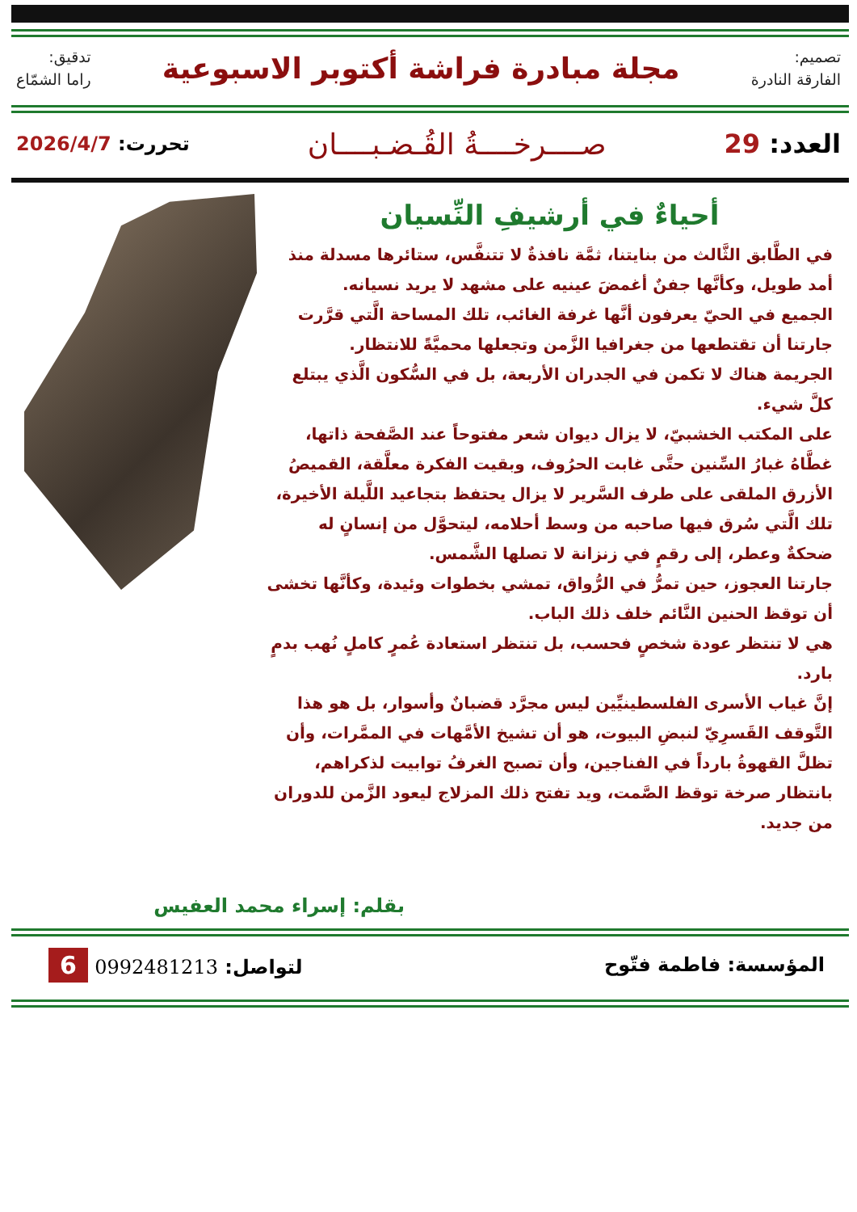تصميم:
الفارقة النادرة
مجلة مبادرة فراشة أكتوبر الاسبوعية
تدقيق:
راما الشمّاع
العدد: 29 صــــرخــــةُ القُـضـبــــان
تحررت: 2026/4/7
أحياءٌ في أرشيفِ النِّسيان
في الطَّابق الثَّالث من بنايتنا، ثمَّة نافذةٌ لا تتنفَّس، ستائرها مسدلة منذ أمد طويل، وكأنَّها جفنٌ أغمضَ عينيه على مشهد لا يريد نسيانه.
الجميع في الحيّ يعرفون أنَّها غرفة الغائب، تلك المساحة الَّتي قرَّرت جارتنا أن تقتطعها من جغرافيا الزَّمن وتجعلها محميَّةً للانتظار.
الجريمة هناك لا تكمن في الجدران الأربعة، بل في السُّكون الَّذي يبتلع كلَّ شيء.
على المكتب الخشبيّ، لا يزال ديوان شعر مفتوحاً عند الصَّفحة ذاتها، غطَّاهُ غبارُ السِّنين حتَّى غابت الحرُوف، وبقيت الفكرة معلَّقة، القميصُ الأزرق الملقى على طرف السَّرير لا يزال يحتفظ بتجاعيد اللَّيلة الأخيرة، تلك الَّتي سُرق فيها صاحبه من وسط أحلامه، ليتحوَّل من إنسانٍ له ضحكةٌ وعطر، إلى رقمٍ في زنزانة لا تصلها الشَّمس.
جارتنا العجوز، حين تمرُّ في الرُّواق، تمشي بخطوات وئيدة، وكأنَّها تخشى أن توقظ الحنين النَّائم خلف ذلك الباب.
هي لا تنتظر عودة شخصٍ فحسب، بل تنتظر استعادة عُمرٍ كاملٍ نُهب بدمٍ بارد.
إنَّ غياب الأسرى الفلسطينيِّين ليس مجرَّد قضبانٌ وأسوار، بل هو هذا التَّوقف القَسرِيّ لنبضِ البيوت، هو أن تشيخ الأمَّهات في الممَّرات، وأن تظلَّ القهوةُ بارداً في الفناجين، وأن تصبح الغرفُ توابيت لذكراهم، بانتظار صرخة توقظ الصَّمت، ويد تفتح ذلك المزلاج ليعود الزَّمن للدوران من جديد.
بقلم: إسراء محمد العفيس
المؤسسة: فاطمة فتّوح لتواصل: 0992481213 6